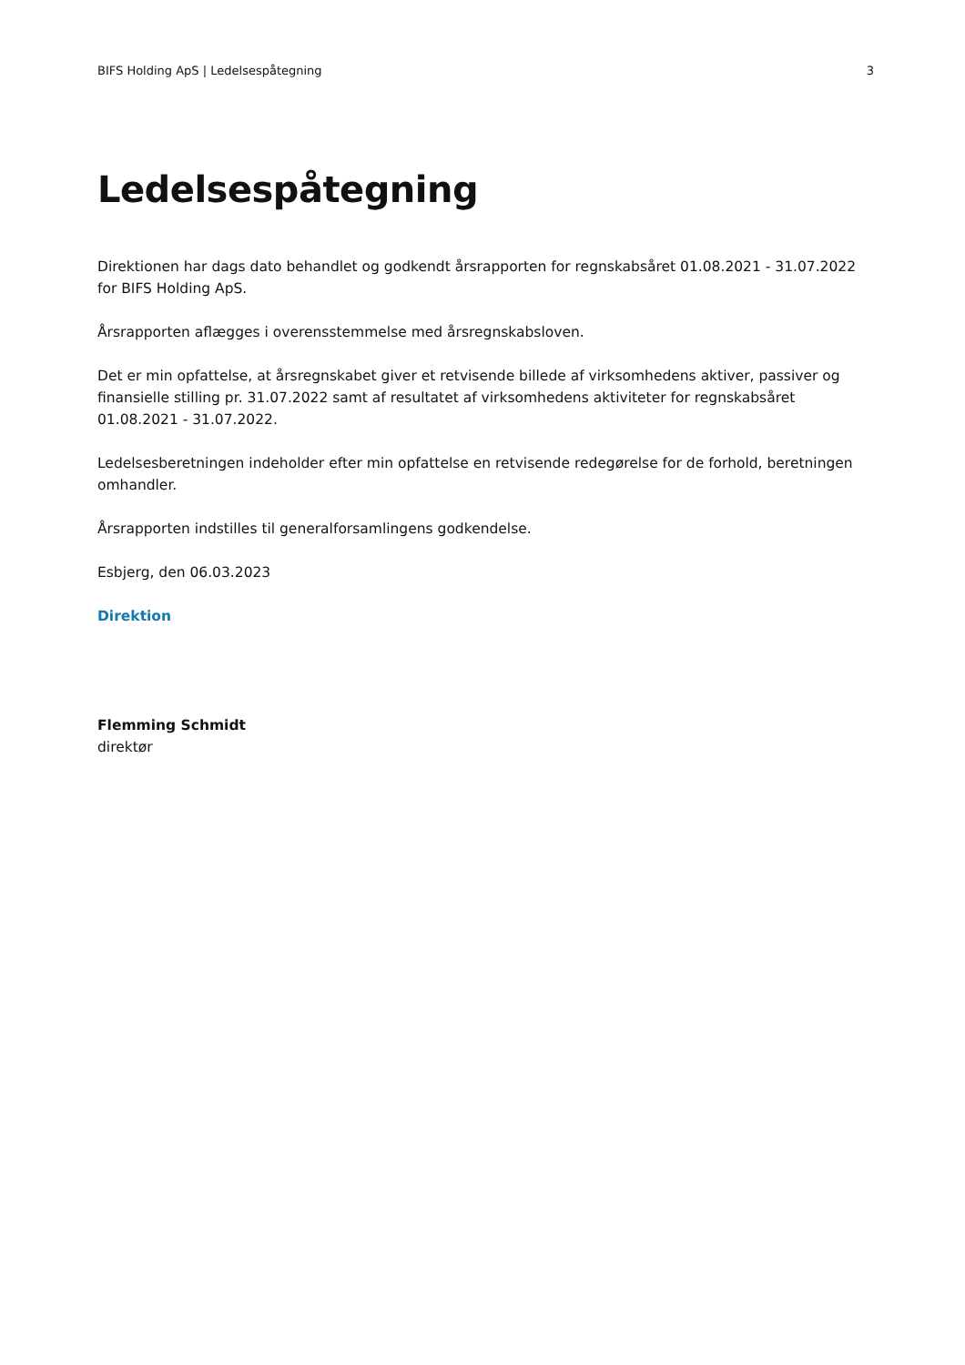BIFS Holding ApS | Ledelsespåtegning 3
Ledelsespåtegning
Direktionen har dags dato behandlet og godkendt årsrapporten for regnskabsåret 01.08.2021 - 31.07.2022 for BIFS Holding ApS.
Årsrapporten aflægges i overensstemmelse med årsregnskabsloven.
Det er min opfattelse, at årsregnskabet giver et retvisende billede af virksomhedens aktiver, passiver og finansielle stilling pr. 31.07.2022 samt af resultatet af virksomhedens aktiviteter for regnskabsåret 01.08.2021 - 31.07.2022.
Ledelsesberetningen indeholder efter min opfattelse en retvisende redegørelse for de forhold, beretningen omhandler.
Årsrapporten indstilles til generalforsamlingens godkendelse.
Esbjerg, den 06.03.2023
Direktion
Flemming Schmidt
direktør